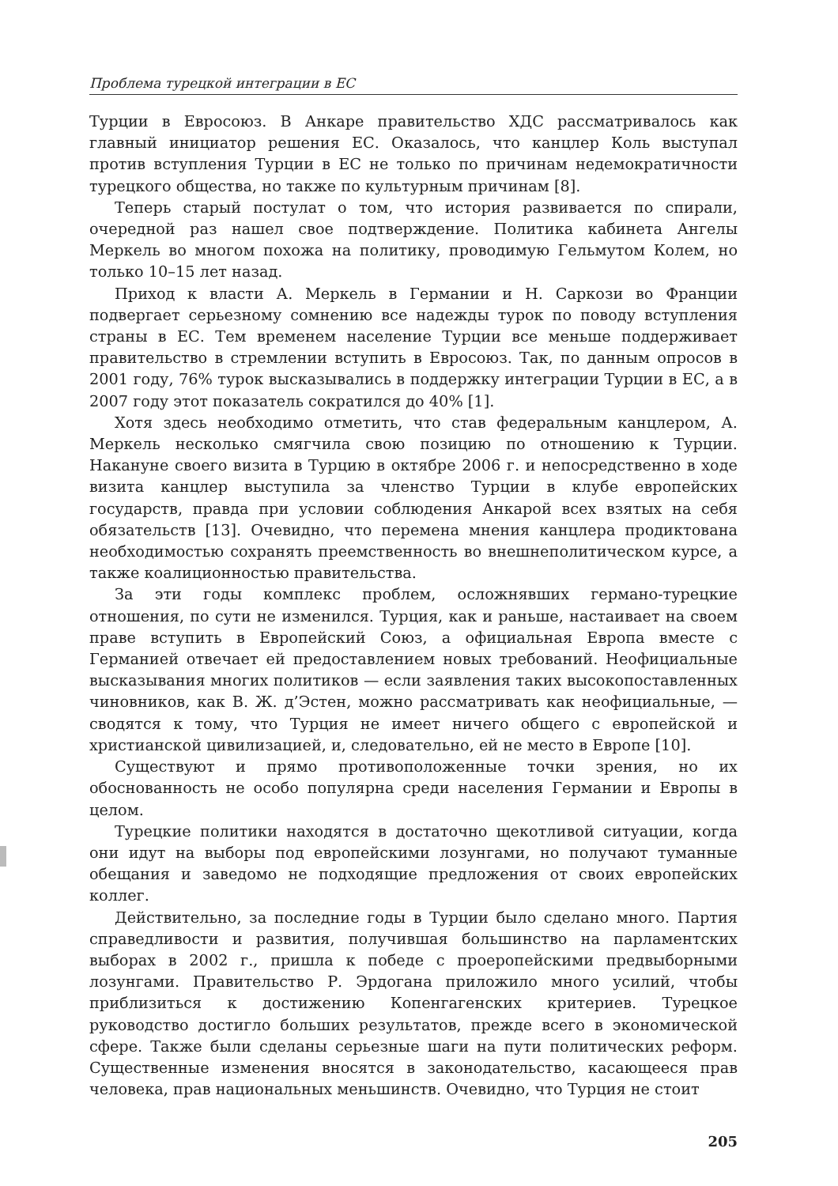Проблема турецкой интеграции в ЕС
Турции в Евросоюз. В Анкаре правительство ХДС рассматривалось как главный инициатор решения ЕС. Оказалось, что канцлер Коль выступал против вступления Турции в ЕС не только по причинам недемократичности турецкого общества, но также по культурным причинам [8].
Теперь старый постулат о том, что история развивается по спирали, очередной раз нашел свое подтверждение. Политика кабинета Ангелы Меркель во многом похожа на политику, проводимую Гельмутом Колем, но только 10–15 лет назад.
Приход к власти А. Меркель в Германии и Н. Саркози во Франции подвергает серьезному сомнению все надежды турок по поводу вступления страны в ЕС. Тем временем население Турции все меньше поддерживает правительство в стремлении вступить в Евросоюз. Так, по данным опросов в 2001 году, 76% турок высказывались в поддержку интеграции Турции в ЕС, а в 2007 году этот показатель сократился до 40% [1].
Хотя здесь необходимо отметить, что став федеральным канцлером, А. Меркель несколько смягчила свою позицию по отношению к Турции. Накануне своего визита в Турцию в октябре 2006 г. и непосредственно в ходе визита канцлер выступила за членство Турции в клубе европейских государств, правда при условии соблюдения Анкарой всех взятых на себя обязательств [13]. Очевидно, что перемена мнения канцлера продиктована необходимостью сохранять преемственность во внешнеполитическом курсе, а также коалиционностью правительства.
За эти годы комплекс проблем, осложнявших германо-турецкие отношения, по сути не изменился. Турция, как и раньше, настаивает на своем праве вступить в Европейский Союз, а официальная Европа вместе с Германией отвечает ей предоставлением новых требований. Неофициальные высказывания многих политиков — если заявления таких высокопоставленных чиновников, как В. Ж. д’Эстен, можно рассматривать как неофициальные, — сводятся к тому, что Турция не имеет ничего общего с европейской и христианской цивилизацией, и, следовательно, ей не место в Европе [10].
Существуют и прямо противоположенные точки зрения, но их обоснованность не особо популярна среди населения Германии и Европы в целом.
Турецкие политики находятся в достаточно щекотливой ситуации, когда они идут на выборы под европейскими лозунгами, но получают туманные обещания и заведомо не подходящие предложения от своих европейских коллег.
Действительно, за последние годы в Турции было сделано много. Партия справедливости и развития, получившая большинство на парламентских выборах в 2002 г., пришла к победе с проеропейскими предвыборными лозунгами. Правительство Р. Эрдогана приложило много усилий, чтобы приблизиться к достижению Копенгагенских критериев. Турецкое руководство достигло больших результатов, прежде всего в экономической сфере. Также были сделаны серьезные шаги на пути политических реформ. Существенные изменения вносятся в законодательство, касающееся прав человека, прав национальных меньшинств. Очевидно, что Турция не стоит
205